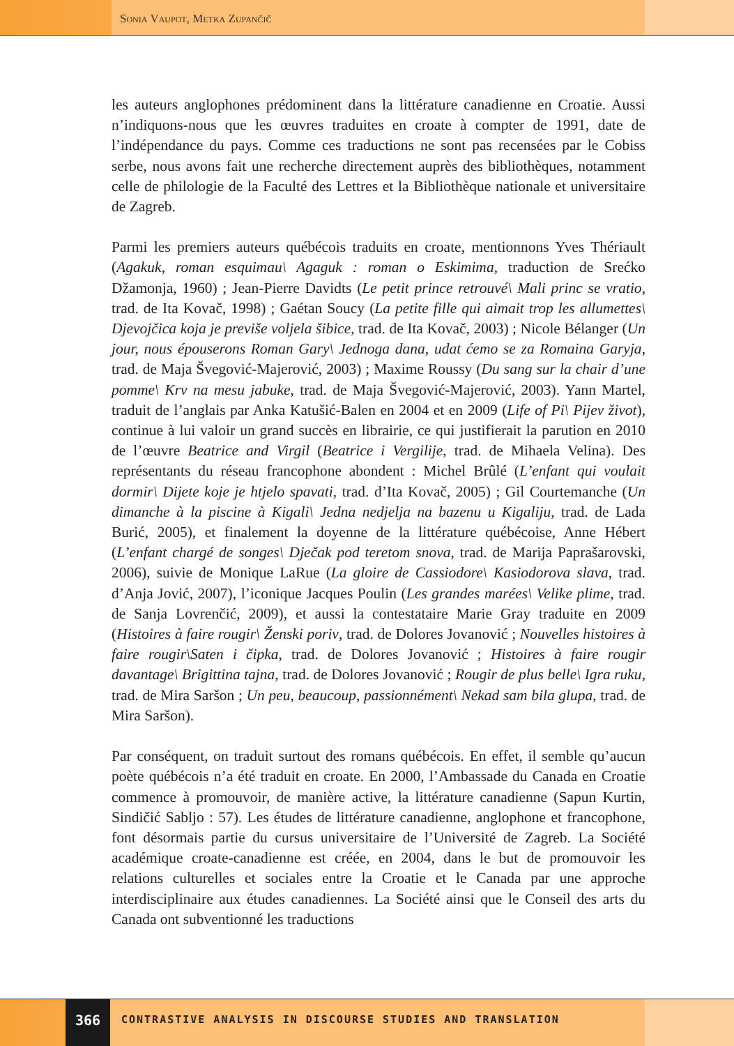Sonia Vaupot, Metka Zupančič
les auteurs anglophones prédominent dans la littérature canadienne en Croatie. Aussi n’indiquons-nous que les œuvres traduites en croate à compter de 1991, date de l’indépendance du pays. Comme ces traductions ne sont pas recensées par le Cobiss serbe, nous avons fait une recherche directement auprès des bibliothèques, notamment celle de philologie de la Faculté des Lettres et la Bibliothèque nationale et universitaire de Zagreb.
Parmi les premiers auteurs québécois traduits en croate, mentionnons Yves Thériault (Agakuk, roman esquimau\ Agaguk : roman o Eskimima, traduction de Srećko Džamonja, 1960) ; Jean-Pierre Davidts (Le petit prince retrouvé\ Mali princ se vratio, trad. de Ita Kovač, 1998) ; Gaétan Soucy (La petite fille qui aimait trop les allumettes\ Djevojčica koja je previše voljela šibice, trad. de Ita Kovač, 2003) ; Nicole Bélanger (Un jour, nous épouserons Roman Gary\ Jednoga dana, udat ćemo se za Romaina Garyja, trad. de Maja Švegović-Majerović, 2003) ; Maxime Roussy (Du sang sur la chair d’une pomme\ Krv na mesu jabuke, trad. de Maja Švegović-Majerović, 2003). Yann Martel, traduit de l’anglais par Anka Katušić-Balen en 2004 et en 2009 (Life of Pi\ Pijev život), continue à lui valoir un grand succès en librairie, ce qui justifierait la parution en 2010 de l’œuvre Beatrice and Virgil (Beatrice i Vergilije, trad. de Mihaela Velina). Des représentants du réseau francophone abondent : Michel Brûlé (L’enfant qui voulait dormir\ Dijete koje je htjelo spavati, trad. d’Ita Kovač, 2005) ; Gil Courtemanche (Un dimanche à la piscine à Kigali\ Jedna nedjelja na bazenu u Kigaliju, trad. de Lada Burić, 2005), et finalement la doyenne de la littérature québécoise, Anne Hébert (L’enfant chargé de songes\ Dječak pod teretom snova, trad. de Marija Paprašarovski, 2006), suivie de Monique LaRue (La gloire de Cassiodore\ Kasiodorova slava, trad. d’Anja Jović, 2007), l’iconique Jacques Poulin (Les grandes marées\ Velike plime, trad. de Sanja Lovrenčić, 2009), et aussi la contestataire Marie Gray traduite en 2009 (Histoires à faire rougir\ Ženski poriv, trad. de Dolores Jovanović ; Nouvelles histoires à faire rougir\Saten i čipka, trad. de Dolores Jovanović ; Histoires à faire rougir davantage\ Brigittina tajna, trad. de Dolores Jovanović ; Rougir de plus belle\ Igra ruku, trad. de Mira Saršon ; Un peu, beaucoup, passionnément\ Nekad sam bila glupa, trad. de Mira Saršon).
Par conséquent, on traduit surtout des romans québécois. En effet, il semble qu’aucun poète québécois n’a été traduit en croate. En 2000, l’Ambassade du Canada en Croatie commence à promouvoir, de manière active, la littérature canadienne (Sapun Kurtin, Sindičić Sabljo : 57). Les études de littérature canadienne, anglophone et francophone, font désormais partie du cursus universitaire de l’Université de Zagreb. La Société académique croate-canadienne est créée, en 2004, dans le but de promouvoir les relations culturelles et sociales entre la Croatie et le Canada par une approche interdisciplinaire aux études canadiennes. La Société ainsi que le Conseil des arts du Canada ont subventionné les traductions
366
CONTRASTIVE ANALYSIS IN DISCOURSE STUDIES AND TRANSLATION